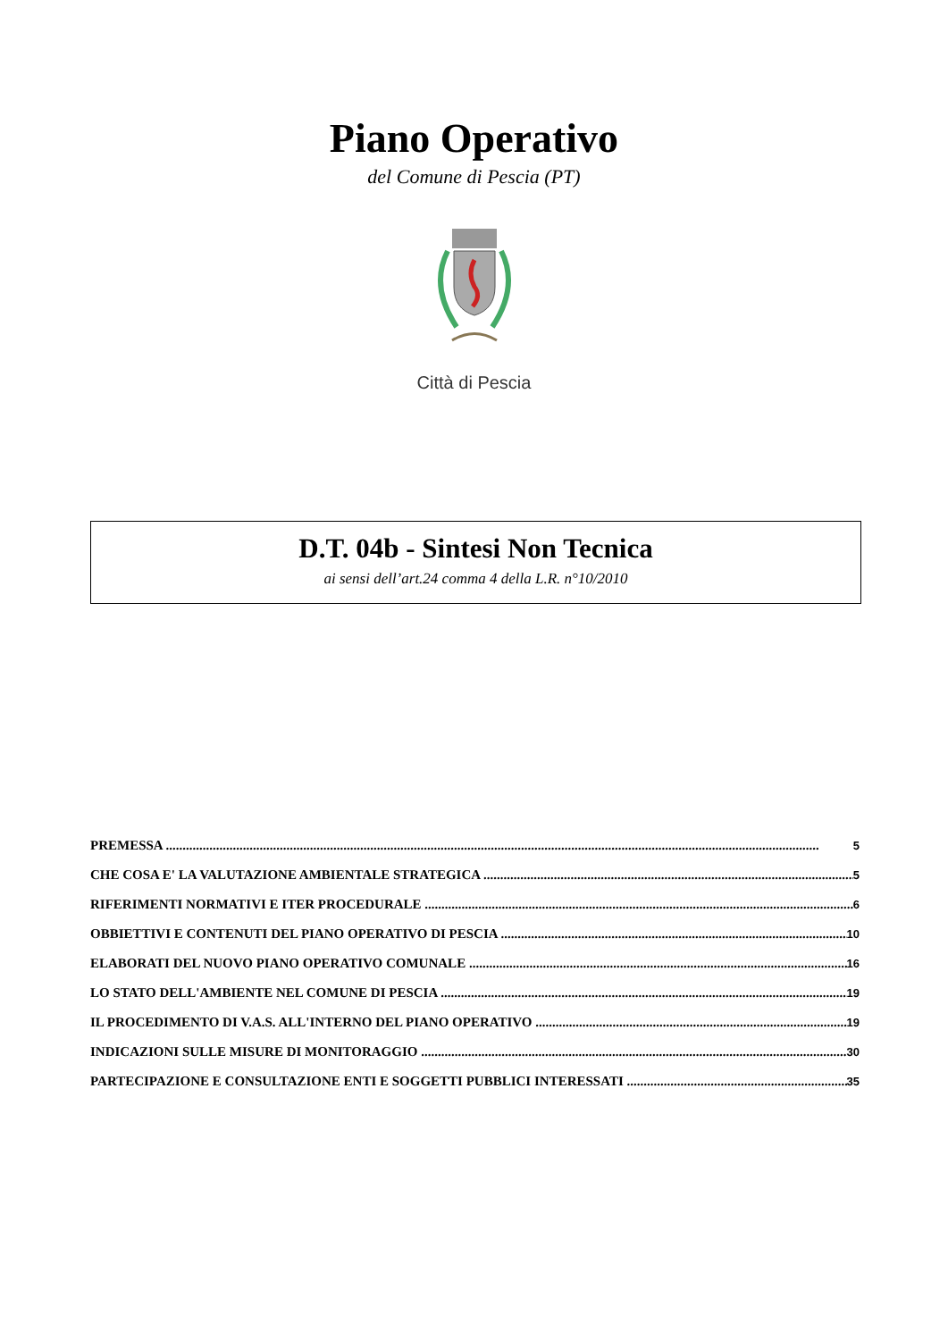Piano Operativo
del Comune di Pescia (PT)
Città di Pescia
D.T. 04b - Sintesi Non Tecnica
ai sensi dell’art.24 comma 4 della L.R. n°10/2010
PREMESSA 5
CHE COSA E' LA VALUTAZIONE AMBIENTALE STRATEGICA 5
RIFERIMENTI NORMATIVI E ITER PROCEDURALE 6
OBBIETTIVI E CONTENUTI DEL PIANO OPERATIVO DI PESCIA 10
ELABORATI DEL NUOVO PIANO OPERATIVO COMUNALE 16
LO STATO DELL'AMBIENTE NEL COMUNE DI PESCIA 19
IL PROCEDIMENTO DI V.A.S. ALL'INTERNO DEL PIANO OPERATIVO 19
INDICAZIONI SULLE MISURE DI MONITORAGGIO 30
PARTECIPAZIONE E CONSULTAZIONE ENTI E SOGGETTI PUBBLICI INTERESSATI 35